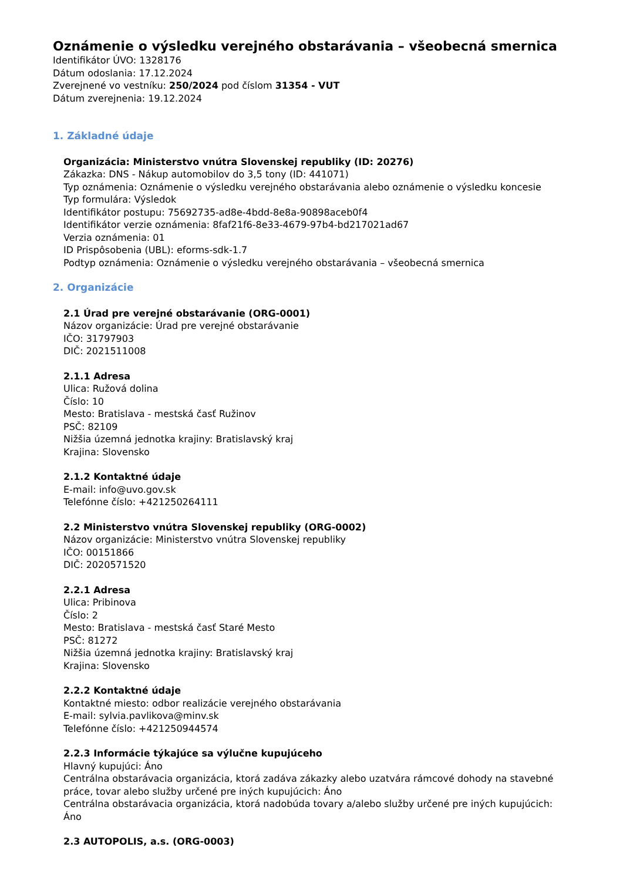Oznámenie o výsledku verejného obstarávania – všeobecná smernica
Identifikátor ÚVO: 1328176
Dátum odoslania: 17.12.2024
Zverejnené vo vestníku: 250/2024 pod číslom 31354 - VUT
Dátum zverejnenia: 19.12.2024
1. Základné údaje
Organizácia: Ministerstvo vnútra Slovenskej republiky (ID: 20276)
Zákazka: DNS - Nákup automobilov do 3,5 tony (ID: 441071)
Typ oznámenia: Oznámenie o výsledku verejného obstarávania alebo oznámenie o výsledku koncesie
Typ formulára: Výsledok
Identifikátor postupu: 75692735-ad8e-4bdd-8e8a-90898aceb0f4
Identifikátor verzie oznámenia: 8faf21f6-8e33-4679-97b4-bd217021ad67
Verzia oznámenia: 01
ID Prispôsobenia (UBL): eforms-sdk-1.7
Podtyp oznámenia: Oznámenie o výsledku verejného obstarávania – všeobecná smernica
2. Organizácie
2.1 Úrad pre verejné obstarávanie (ORG-0001)
Názov organizácie: Úrad pre verejné obstarávanie
IČO: 31797903
DIČ: 2021511008
2.1.1 Adresa
Ulica: Ružová dolina
Číslo: 10
Mesto: Bratislava - mestská časť Ružinov
PSČ: 82109
Nižšia územná jednotka krajiny: Bratislavský kraj
Krajina: Slovensko
2.1.2 Kontaktné údaje
E-mail: info@uvo.gov.sk
Telefónne číslo: +421250264111
2.2 Ministerstvo vnútra Slovenskej republiky (ORG-0002)
Názov organizácie: Ministerstvo vnútra Slovenskej republiky
IČO: 00151866
DIČ: 2020571520
2.2.1 Adresa
Ulica: Pribinova
Číslo: 2
Mesto: Bratislava - mestská časť Staré Mesto
PSČ: 81272
Nižšia územná jednotka krajiny: Bratislavský kraj
Krajina: Slovensko
2.2.2 Kontaktné údaje
Kontaktné miesto: odbor realizácie verejného obstarávania
E-mail: sylvia.pavlikova@minv.sk
Telefónne číslo: +421250944574
2.2.3 Informácie týkajúce sa výlučne kupujúceho
Hlavný kupujúci: Áno
Centrálna obstarávacia organizácia, ktorá zadáva zákazky alebo uzatvára rámcové dohody na stavebné práce, tovar alebo služby určené pre iných kupujúcich: Áno
Centrálna obstarávacia organizácia, ktorá nadobúda tovary a/alebo služby určené pre iných kupujúcich: Áno
2.3 AUTOPOLIS, a.s. (ORG-0003)